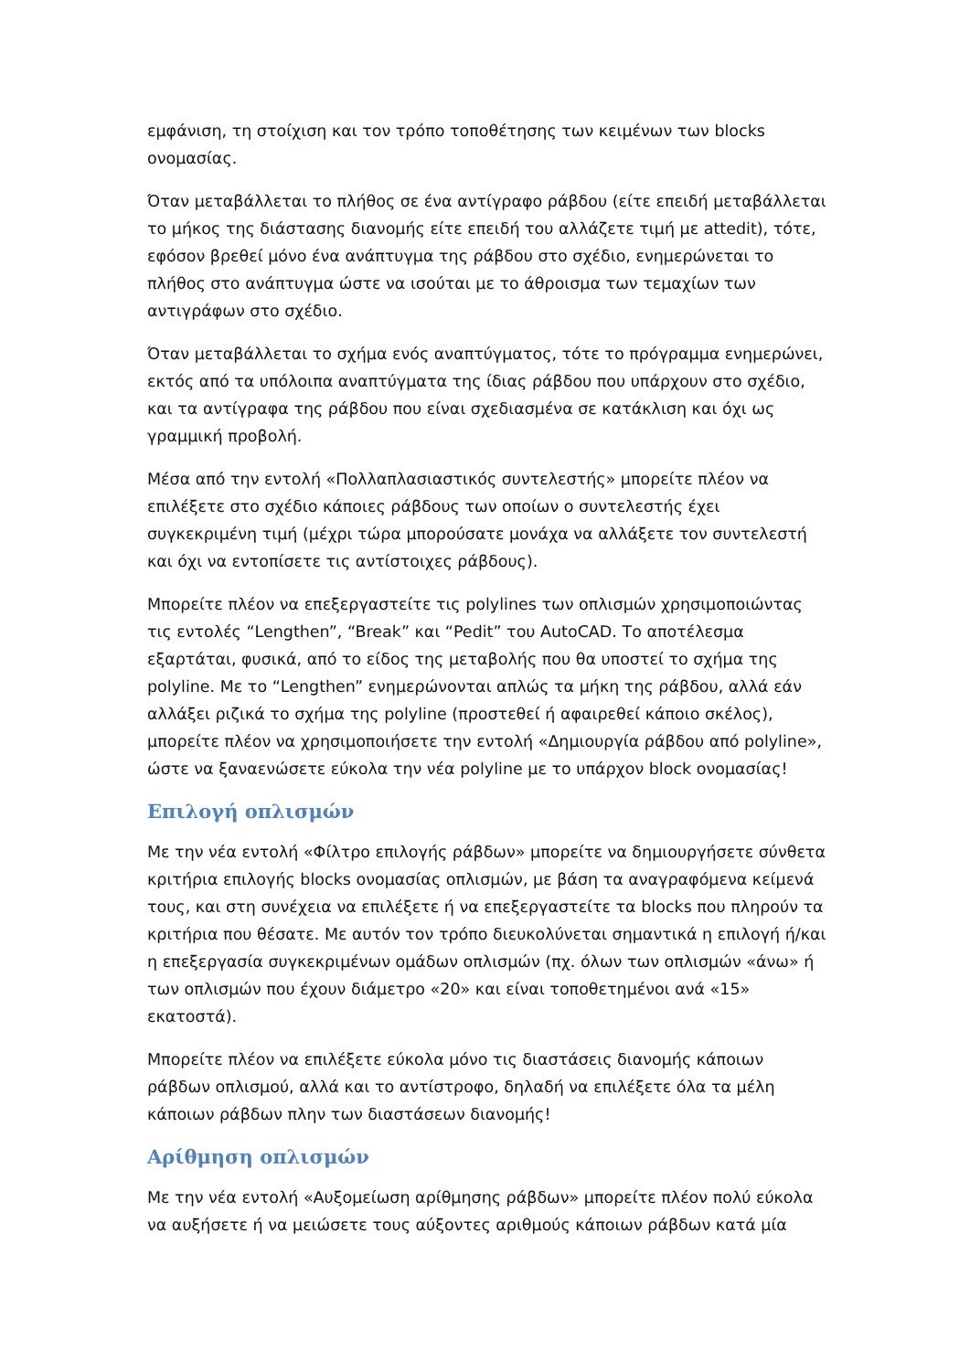εμφάνιση, τη στοίχιση και τον τρόπο τοποθέτησης των κειμένων των blocks ονομασίας.
Όταν μεταβάλλεται το πλήθος σε ένα αντίγραφο ράβδου (είτε επειδή μεταβάλλεται το μήκος της διάστασης διανομής είτε επειδή του αλλάζετε τιμή με attedit), τότε, εφόσον βρεθεί μόνο ένα ανάπτυγμα της ράβδου στο σχέδιο, ενημερώνεται το πλήθος στο ανάπτυγμα ώστε να ισούται με το άθροισμα των τεμαχίων των αντιγράφων στο σχέδιο.
Όταν μεταβάλλεται το σχήμα ενός αναπτύγματος, τότε το πρόγραμμα ενημερώνει, εκτός από τα υπόλοιπα αναπτύγματα της ίδιας ράβδου που υπάρχουν στο σχέδιο, και τα αντίγραφα της ράβδου που είναι σχεδιασμένα σε κατάκλιση και όχι ως γραμμική προβολή.
Μέσα από την εντολή «Πολλαπλασιαστικός συντελεστής» μπορείτε πλέον να επιλέξετε στο σχέδιο κάποιες ράβδους των οποίων ο συντελεστής έχει συγκεκριμένη τιμή (μέχρι τώρα μπορούσατε μονάχα να αλλάξετε τον συντελεστή και όχι να εντοπίσετε τις αντίστοιχες ράβδους).
Μπορείτε πλέον να επεξεργαστείτε τις polylines των οπλισμών χρησιμοποιώντας τις εντολές “Lengthen”, “Break” και “Pedit” του AutoCAD. Το αποτέλεσμα εξαρτάται, φυσικά, από το είδος της μεταβολής που θα υποστεί το σχήμα της polyline. Με το “Lengthen” ενημερώνονται απλώς τα μήκη της ράβδου, αλλά εάν αλλάξει ριζικά το σχήμα της polyline (προστεθεί ή αφαιρεθεί κάποιο σκέλος), μπορείτε πλέον να χρησιμοποιήσετε την εντολή «Δημιουργία ράβδου από polyline», ώστε να ξαναενώσετε εύκολα την νέα polyline με το υπάρχον block ονομασίας!
Επιλογή οπλισμών
Με την νέα εντολή «Φίλτρο επιλογής ράβδων» μπορείτε να δημιουργήσετε σύνθετα κριτήρια επιλογής blocks ονομασίας οπλισμών, με βάση τα αναγραφόμενα κείμενά τους, και στη συνέχεια να επιλέξετε ή να επεξεργαστείτε τα blocks που πληρούν τα κριτήρια που θέσατε. Με αυτόν τον τρόπο διευκολύνεται σημαντικά η επιλογή ή/και η επεξεργασία συγκεκριμένων ομάδων οπλισμών (πχ. όλων των οπλισμών «άνω» ή των οπλισμών που έχουν διάμετρο «20» και είναι τοποθετημένοι ανά «15» εκατοστά).
Μπορείτε πλέον να επιλέξετε εύκολα μόνο τις διαστάσεις διανομής κάποιων ράβδων οπλισμού, αλλά και το αντίστροφο, δηλαδή να επιλέξετε όλα τα μέλη κάποιων ράβδων πλην των διαστάσεων διανομής!
Αρίθμηση οπλισμών
Με την νέα εντολή «Αυξομείωση αρίθμησης ράβδων» μπορείτε πλέον πολύ εύκολα να αυξήσετε ή να μειώσετε τους αύξοντες αριθμούς κάποιων ράβδων κατά μία